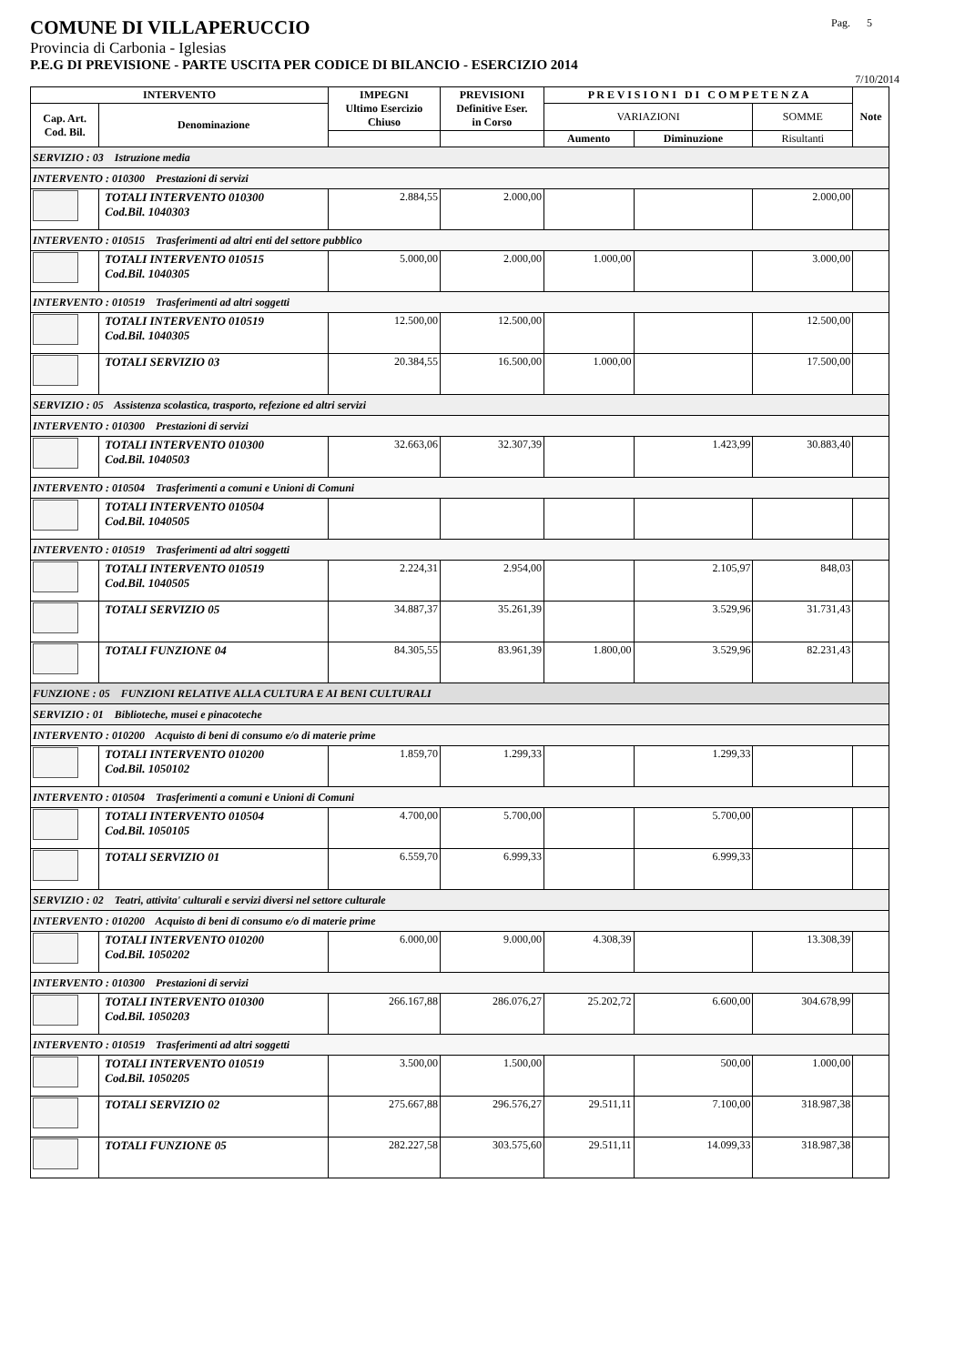COMUNE DI VILLAPERUCCIO Pag. 5
Provincia di Carbonia - Iglesias
P.E.G DI PREVISIONE - PARTE USCITA PER CODICE DI BILANCIO - ESERCIZIO 2014
7/10/2014
| INTERVENTO | | IMPEGNI Ultimo Esercizio Chiuso | PREVISIONI Definitive Eser. in Corso | P R E V I S I O N I D I C O M P E T E N Z A | | | Note |
| --- | --- | --- | --- | --- | --- | --- | --- |
| Cap. Art. Cod. Bil. | Denominazione | | | VARIAZIONI | | SOMME | |
| | | | | Aumento | Diminuzione | Risultanti | |
| SERVIZIO : 03 Istruzione media | | | | | | | |
| INTERVENTO : 010300 Prestazioni di servizi | | | | | | | |
| | TOTALI INTERVENTO 010300 Cod.Bil. 1040303 | 2.884,55 | 2.000,00 | | | 2.000,00 | |
| INTERVENTO : 010515 Trasferimenti ad altri enti del settore pubblico | | | | | | | |
| | TOTALI INTERVENTO 010515 Cod.Bil. 1040305 | 5.000,00 | 2.000,00 | 1.000,00 | | 3.000,00 | |
| INTERVENTO : 010519 Trasferimenti ad altri soggetti | | | | | | | |
| | TOTALI INTERVENTO 010519 Cod.Bil. 1040305 | 12.500,00 | 12.500,00 | | | 12.500,00 | |
| | TOTALI SERVIZIO 03 | 20.384,55 | 16.500,00 | 1.000,00 | | 17.500,00 | |
| SERVIZIO : 05 Assistenza scolastica, trasporto, refezione ed altri servizi | | | | | | | |
| INTERVENTO : 010300 Prestazioni di servizi | | | | | | | |
| | TOTALI INTERVENTO 010300 Cod.Bil. 1040503 | 32.663,06 | 32.307,39 | | 1.423,99 | 30.883,40 | |
| INTERVENTO : 010504 Trasferimenti a comuni e Unioni di Comuni | | | | | | | |
| | TOTALI INTERVENTO 010504 Cod.Bil. 1040505 | | | | | | |
| INTERVENTO : 010519 Trasferimenti ad altri soggetti | | | | | | | |
| | TOTALI INTERVENTO 010519 Cod.Bil. 1040505 | 2.224,31 | 2.954,00 | | 2.105,97 | 848,03 | |
| | TOTALI SERVIZIO 05 | 34.887,37 | 35.261,39 | | 3.529,96 | 31.731,43 | |
| | TOTALI FUNZIONE 04 | 84.305,55 | 83.961,39 | 1.800,00 | 3.529,96 | 82.231,43 | |
| FUNZIONE : 05 FUNZIONI RELATIVE ALLA CULTURA E AI BENI CULTURALI | | | | | | | |
| SERVIZIO : 01 Biblioteche, musei e pinacoteche | | | | | | | |
| INTERVENTO : 010200 Acquisto di beni di consumo e/o di materie prime | | | | | | | |
| | TOTALI INTERVENTO 010200 Cod.Bil. 1050102 | 1.859,70 | 1.299,33 | | 1.299,33 | | |
| INTERVENTO : 010504 Trasferimenti a comuni e Unioni di Comuni | | | | | | | |
| | TOTALI INTERVENTO 010504 Cod.Bil. 1050105 | 4.700,00 | 5.700,00 | | 5.700,00 | | |
| | TOTALI SERVIZIO 01 | 6.559,70 | 6.999,33 | | 6.999,33 | | |
| SERVIZIO : 02 Teatri, attivita' culturali e servizi diversi nel settore culturale | | | | | | | |
| INTERVENTO : 010200 Acquisto di beni di consumo e/o di materie prime | | | | | | | |
| | TOTALI INTERVENTO 010200 Cod.Bil. 1050202 | 6.000,00 | 9.000,00 | 4.308,39 | | 13.308,39 | |
| INTERVENTO : 010300 Prestazioni di servizi | | | | | | | |
| | TOTALI INTERVENTO 010300 Cod.Bil. 1050203 | 266.167,88 | 286.076,27 | 25.202,72 | 6.600,00 | 304.678,99 | |
| INTERVENTO : 010519 Trasferimenti ad altri soggetti | | | | | | | |
| | TOTALI INTERVENTO 010519 Cod.Bil. 1050205 | 3.500,00 | 1.500,00 | | 500,00 | 1.000,00 | |
| | TOTALI SERVIZIO 02 | 275.667,88 | 296.576,27 | 29.511,11 | 7.100,00 | 318.987,38 | |
| | TOTALI FUNZIONE 05 | 282.227,58 | 303.575,60 | 29.511,11 | 14.099,33 | 318.987,38 | |